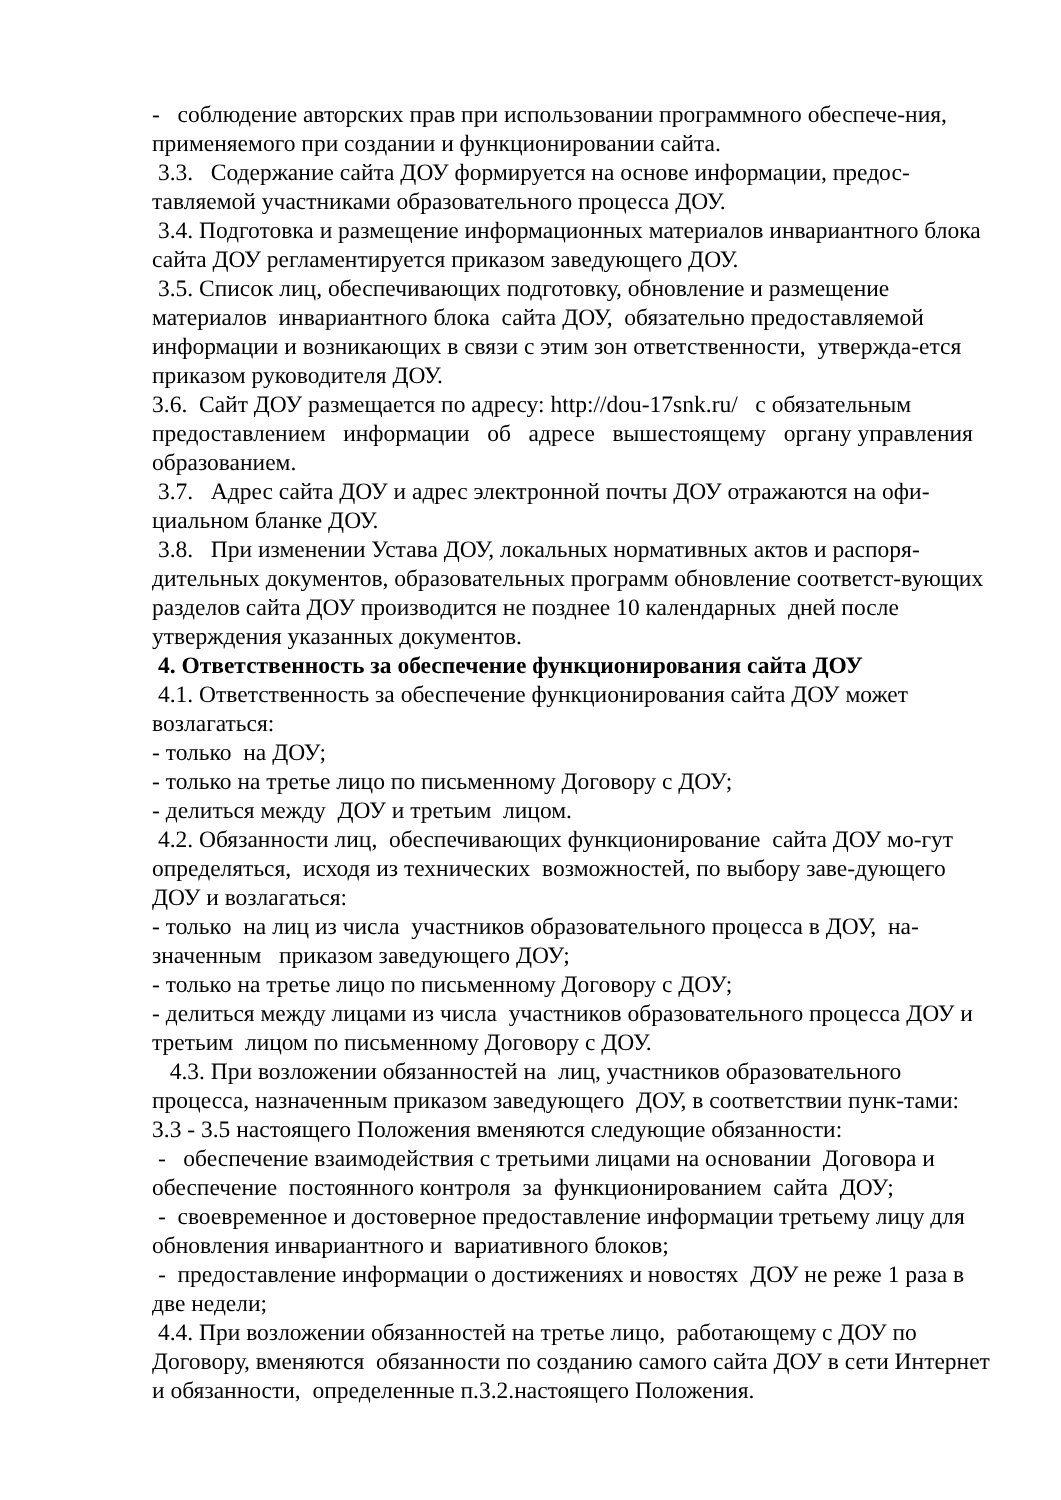- соблюдение авторских прав при использовании программного обеспече-ния, применяемого при создании и функционировании сайта.
3.3. Содержание сайта ДОУ формируется на основе информации, предос-тавляемой участниками образовательного процесса ДОУ.
3.4. Подготовка и размещение информационных материалов инвариантного блока сайта ДОУ регламентируется приказом заведующего ДОУ.
3.5. Список лиц, обеспечивающих подготовку, обновление и размещение материалов инвариантного блока сайта ДОУ, обязательно предоставляемой информации и возникающих в связи с этим зон ответственности, утвержда-ется приказом руководителя ДОУ.
3.6. Сайт ДОУ размещается по адресу: http://dou-17snk.ru/ с обязательным предоставлением информации об адресе вышестоящему органу управления образованием.
3.7. Адрес сайта ДОУ и адрес электронной почты ДОУ отражаются на офи-циальном бланке ДОУ.
3.8. При изменении Устава ДОУ, локальных нормативных актов и распоря-дительных документов, образовательных программ обновление соответст-вующих разделов сайта ДОУ производится не позднее 10 календарных дней после утверждения указанных документов.
4. Ответственность за обеспечение функционирования сайта ДОУ
4.1. Ответственность за обеспечение функционирования сайта ДОУ может возлагаться:
- только на ДОУ;
- только на третье лицо по письменному Договору с ДОУ;
- делиться между ДОУ и третьим лицом.
4.2. Обязанности лиц, обеспечивающих функционирование сайта ДОУ мо-гут определяться, исходя из технических возможностей, по выбору заве-дующего ДОУ и возлагаться:
- только на лиц из числа участников образовательного процесса в ДОУ, на-значенным приказом заведующего ДОУ;
- только на третье лицо по письменному Договору с ДОУ;
- делиться между лицами из числа участников образовательного процесса ДОУ и третьим лицом по письменному Договору с ДОУ.
4.3. При возложении обязанностей на лиц, участников образовательного процесса, назначенным приказом заведующего ДОУ, в соответствии пунк-тами: 3.3 - 3.5 настоящего Положения вменяются следующие обязанности:
- обеспечение взаимодействия с третьими лицами на основании Договора и обеспечение постоянного контроля за функционированием сайта ДОУ;
- своевременное и достоверное предоставление информации третьему лицу для обновления инвариантного и вариативного блоков;
- предоставление информации о достижениях и новостях ДОУ не реже 1 раза в две недели;
4.4. При возложении обязанностей на третье лицо, работающему с ДОУ по Договору, вменяются обязанности по созданию самого сайта ДОУ в сети Интернет и обязанности, определенные п.3.2.настоящего Положения.